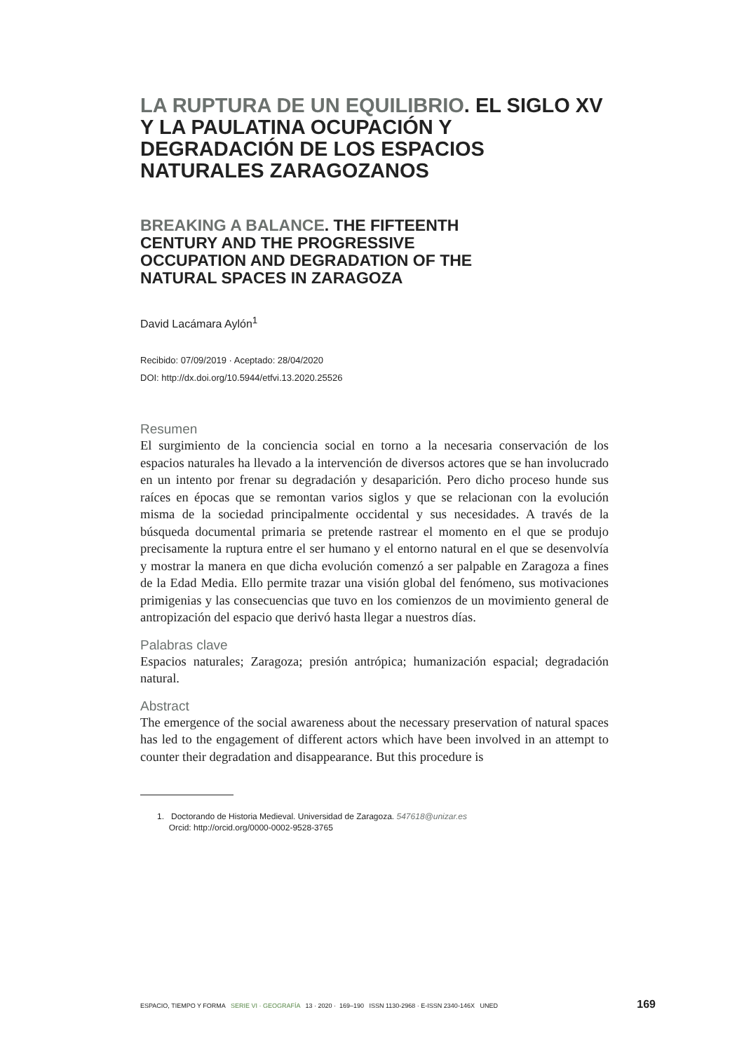LA RUPTURA DE UN EQUILIBRIO. EL SIGLO XV Y LA PAULATINA OCUPACIÓN Y DEGRADACIÓN DE LOS ESPACIOS NATURALES ZARAGOZANOS
BREAKING A BALANCE. THE FIFTEENTH CENTURY AND THE PROGRESSIVE OCCUPATION AND DEGRADATION OF THE NATURAL SPACES IN ZARAGOZA
David Lacámara Aylón<sup>1</sup>
Recibido: 07/09/2019 · Aceptado: 28/04/2020
DOI: http://dx.doi.org/10.5944/etfvi.13.2020.25526
Resumen
El surgimiento de la conciencia social en torno a la necesaria conservación de los espacios naturales ha llevado a la intervención de diversos actores que se han involucrado en un intento por frenar su degradación y desaparición. Pero dicho proceso hunde sus raíces en épocas que se remontan varios siglos y que se relacionan con la evolución misma de la sociedad principalmente occidental y sus necesidades. A través de la búsqueda documental primaria se pretende rastrear el momento en el que se produjo precisamente la ruptura entre el ser humano y el entorno natural en el que se desenvolvía y mostrar la manera en que dicha evolución comenzó a ser palpable en Zaragoza a fines de la Edad Media. Ello permite trazar una visión global del fenómeno, sus motivaciones primigenias y las consecuencias que tuvo en los comienzos de un movimiento general de antropización del espacio que derivó hasta llegar a nuestros días.
Palabras clave
Espacios naturales; Zaragoza; presión antrópica; humanización espacial; degradación natural.
Abstract
The emergence of the social awareness about the necessary preservation of natural spaces has led to the engagement of different actors which have been involved in an attempt to counter their degradation and disappearance. But this procedure is
1. Doctorando de Historia Medieval. Universidad de Zaragoza. 547618@unizar.es
Orcid: http://orcid.org/0000-0002-9528-3765
ESPACIO, TIEMPO Y FORMA SERIE VI · GEOGRAFÍA 13 · 2020 · 169–190 ISSN 1130-2968 · E-ISSN 2340-146X UNED 169